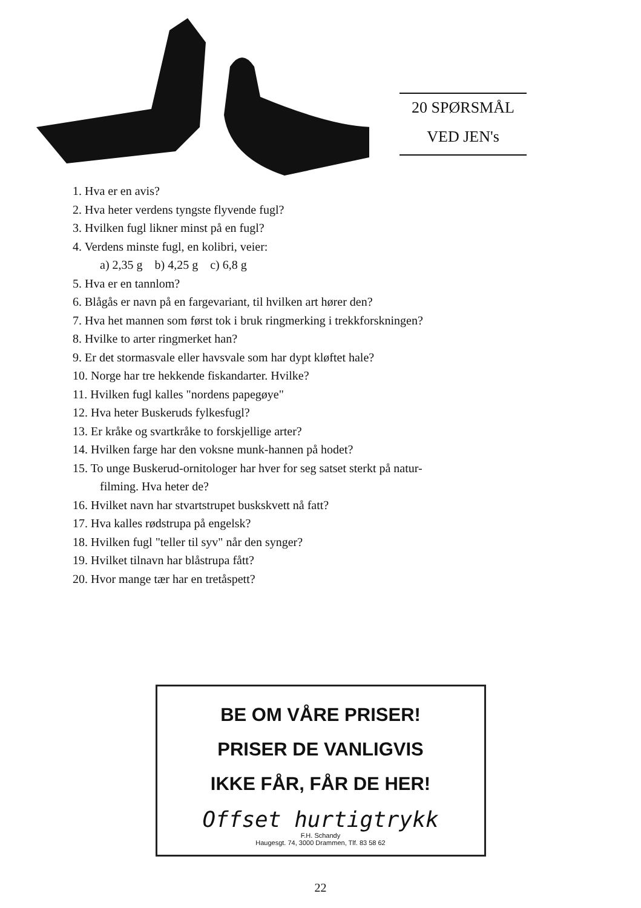20 SPØRSMÅL
VED JEN's
1. Hva er en avis?
2. Hva heter verdens tyngste flyvende fugl?
3. Hvilken fugl likner minst på en fugl?
4. Verdens minste fugl, en kolibri, veier:
a) 2,35 g b) 4,25 g c) 6,8 g
5. Hva er en tannlom?
6. Blågås er navn på en fargevariant, til hvilken art hører den?
7. Hva het mannen som først tok i bruk ringmerking i trekkforskningen?
8. Hvilke to arter ringmerket han?
9. Er det stormasvale eller havsvale som har dypt kløftet hale?
10. Norge har tre hekkende fiskandarter. Hvilke?
11. Hvilken fugl kalles "nordens papegøye"
12. Hva heter Buskeruds fylkesfugl?
13. Er kråke og svartkråke to forskjellige arter?
14. Hvilken farge har den voksne munk-hannen på hodet?
15. To unge Buskerud-ornitologer har hver for seg satset sterkt på natur-
filming. Hva heter de?
16. Hvilket navn har stvartstrupet buskskvett nå fatt?
17. Hva kalles rødstrupa på engelsk?
18. Hvilken fugl "teller til syv" når den synger?
19. Hvilket tilnavn har blåstrupa fått?
20. Hvor mange tær har en tretåspett?
BE OM VÅRE PRISER!
PRISER DE VANLIGVIS
IKKE FÅR, FÅR DE HER!
Offset hurtigtrykk
F.H. Schandy
Haugesgt. 74, 3000 Drammen, Tlf. 83 58 62
22